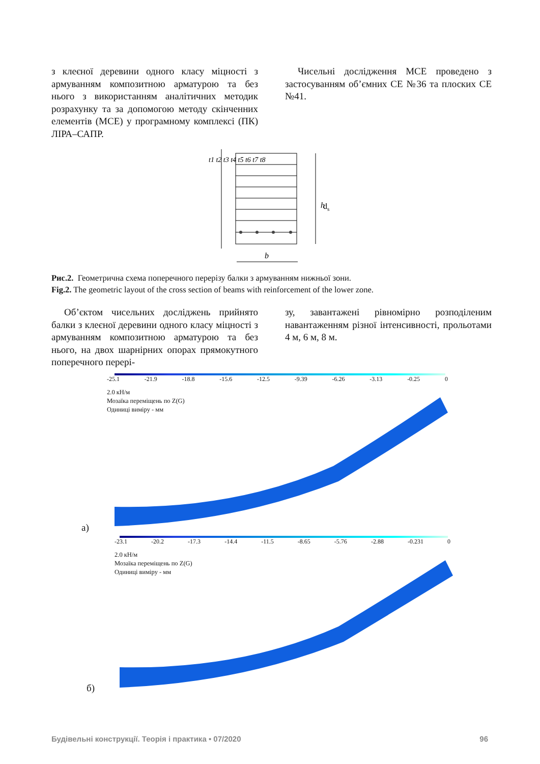з клеєної деревини одного класу міцності з армуванням композитною арматурою та без нього з використанням аналітичних методик розрахунку та за допомогою методу скінченних елементів (МСЕ) у програмному комплексі (ПК) ЛІРА–САПР.
Чисельні дослідження МСЕ проведено з застосуванням об’ємних СЕ №36 та плоских СЕ №41.
h
.
ds
b
t1 t2 t3 t4 t5 t6 t7 t8
Рис.2. Геометрична схема поперечного перерізу балки з армуванням нижньої зони.
Fig.2. The geometric layout of the cross section of beams with reinforcement of the lower zone.
Об’єктом чисельних досліджень прийнято балки з клеєної деревини одного класу міцності з армуванням композитною арматурою та без нього, на двох шарнірних опорах прямокутного поперечного перері-
зу, завантажені рівномірно розподіленим навантаженням різної інтенсивності, прольотами 4 м, 6 м, 8 м.
-25.1 -21.9 -18.8 -15.6 -12.5 -9.39 -6.26 -3.13 -0.25 0
2.0 кН/м
Мозаїка переміщень по Z(G)
Одиниці виміру - мм
а)
-23.1 -20.2 -17.3 -14.4 -11.5 -8.65 -5.76 -2.88 -0.231 0
2.0 кН/м
Мозаїка переміщень по Z(G)
Одиниці виміру - мм
б)
Будівельні конструкції. Теорія і практика • 07/2020 96